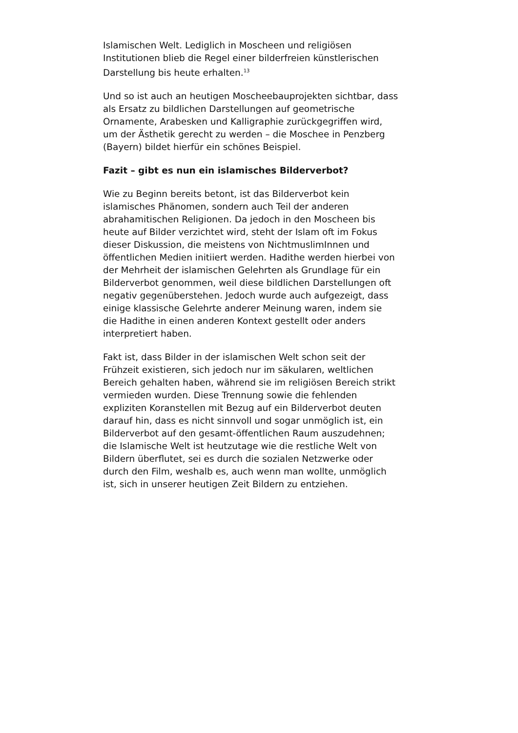Islamischen Welt. Lediglich in Moscheen und religiösen
Institutionen blieb die Regel einer bilderfreien künstlerischen
Darstellung bis heute erhalten.<sup>13</sup>
Und so ist auch an heutigen Moscheebauprojekten sichtbar, dass
als Ersatz zu bildlichen Darstellungen auf geometrische
Ornamente, Arabesken und Kalligraphie zurückgegriffen wird,
um der Ästhetik gerecht zu werden – die Moschee in Penzberg
(Bayern) bildet hierfür ein schönes Beispiel.
Fazit – gibt es nun ein islamisches Bilderverbot?
Wie zu Beginn bereits betont, ist das Bilderverbot kein
islamisches Phänomen, sondern auch Teil der anderen
abrahamitischen Religionen. Da jedoch in den Moscheen bis
heute auf Bilder verzichtet wird, steht der Islam oft im Fokus
dieser Diskussion, die meistens von NichtmuslimInnen und
öffentlichen Medien initiiert werden. Hadithe werden hierbei von
der Mehrheit der islamischen Gelehrten als Grundlage für ein
Bilderverbot genommen, weil diese bildlichen Darstellungen oft
negativ gegenüberstehen. Jedoch wurde auch aufgezeigt, dass
einige klassische Gelehrte anderer Meinung waren, indem sie
die Hadithe in einen anderen Kontext gestellt oder anders
interpretiert haben.
Fakt ist, dass Bilder in der islamischen Welt schon seit der
Frühzeit existieren, sich jedoch nur im säkularen, weltlichen
Bereich gehalten haben, während sie im religiösen Bereich strikt
vermieden wurden. Diese Trennung sowie die fehlenden
expliziten Koranstellen mit Bezug auf ein Bilderverbot deuten
darauf hin, dass es nicht sinnvoll und sogar unmöglich ist, ein
Bilderverbot auf den gesamt-öffentlichen Raum auszudehnen;
die Islamische Welt ist heutzutage wie die restliche Welt von
Bildern überflutet, sei es durch die sozialen Netzwerke oder
durch den Film, weshalb es, auch wenn man wollte, unmöglich
ist, sich in unserer heutigen Zeit Bildern zu entziehen.